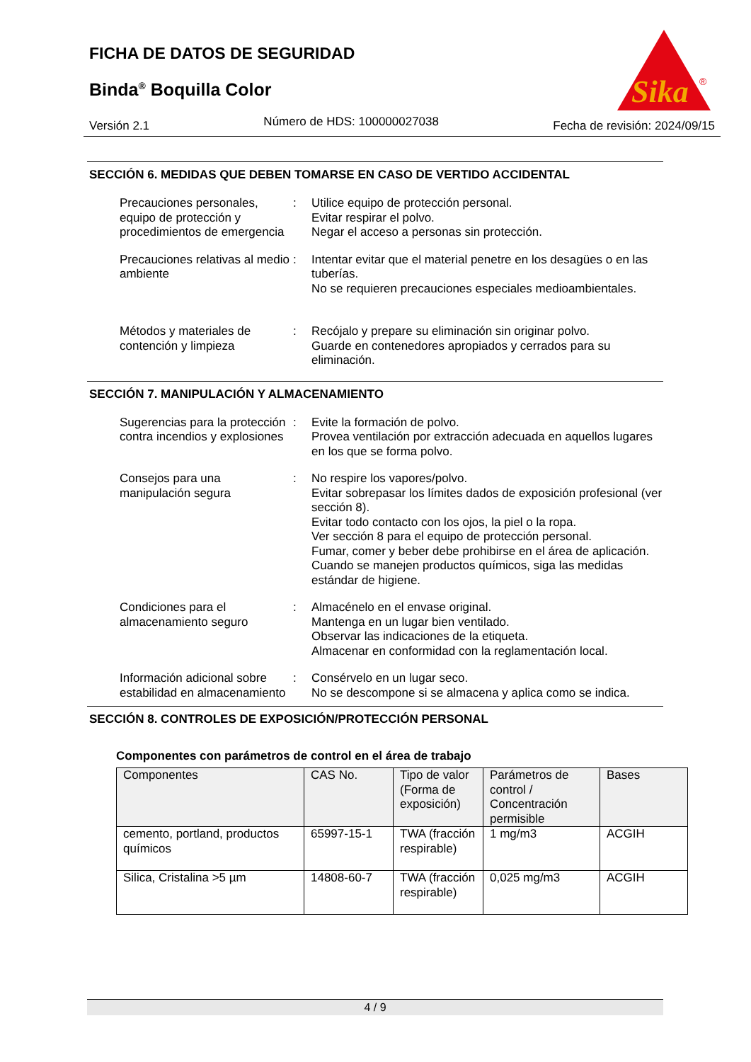FICHA DE DATOS DE SEGURIDAD
Binda<sup>®</sup> Boquilla Color
Sika
®
Versión 2.1 Número de HDS: 100000027038 Fecha de revisión: 2024/09/15
SECCIÓN 6. MEDIDAS QUE DEBEN TOMARSE EN CASO DE VERTIDO ACCIDENTAL
Precauciones personales, equipo de protección y procedimientos de emergencia
: Utilice equipo de protección personal.
Evitar respirar el polvo.
Negar el acceso a personas sin protección.
Precauciones relativas al medio ambiente
: Intentar evitar que el material penetre en los desagües o en las tuberías.
No se requieren precauciones especiales medioambientales.
Métodos y materiales de contención y limpieza
: Recójalo y prepare su eliminación sin originar polvo.
Guarde en contenedores apropiados y cerrados para su eliminación.
SECCIÓN 7. MANIPULACIÓN Y ALMACENAMIENTO
Sugerencias para la protección contra incendios y explosiones
: Evite la formación de polvo.
Provea ventilación por extracción adecuada en aquellos lugares en los que se forma polvo.
Consejos para una manipulación segura
: No respire los vapores/polvo.
Evitar sobrepasar los límites dados de exposición profesional (ver sección 8).
Evitar todo contacto con los ojos, la piel o la ropa.
Ver sección 8 para el equipo de protección personal.
Fumar, comer y beber debe prohibirse en el área de aplicación.
Cuando se manejen productos químicos, siga las medidas estándar de higiene.
Condiciones para el almacenamiento seguro
: Almacénelo en el envase original.
Mantenga en un lugar bien ventilado.
Observar las indicaciones de la etiqueta.
Almacenar en conformidad con la reglamentación local.
Información adicional sobre estabilidad en almacenamiento
: Consérvelo en un lugar seco.
No se descompone si se almacena y aplica como se indica.
SECCIÓN 8. CONTROLES DE EXPOSICIÓN/PROTECCIÓN PERSONAL
Componentes con parámetros de control en el área de trabajo
| Componentes | CAS No. | Tipo de valor (Forma de exposición) | Parámetros de control / Concentración permisible | Bases |
| --- | --- | --- | --- | --- |
| cemento, portland, productos químicos | 65997-15-1 | TWA (fracción respirable) | 1 mg/m3 | ACGIH |
| Silica, Cristalina >5 µm | 14808-60-7 | TWA (fracción respirable) | 0,025 mg/m3 | ACGIH |
4 / 9